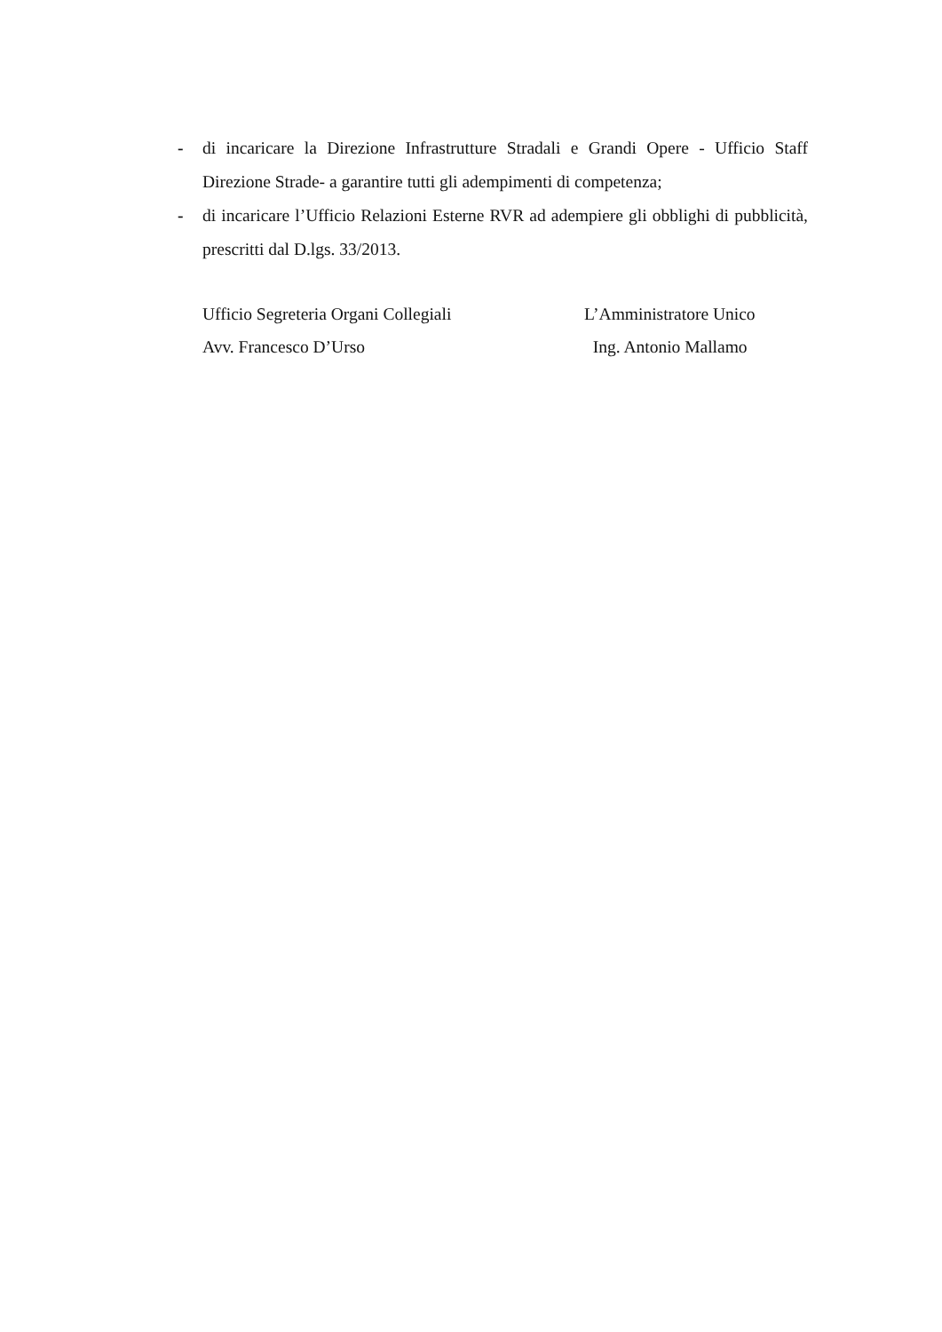- di incaricare la Direzione Infrastrutture Stradali e Grandi Opere - Ufficio Staff Direzione Strade- a garantire tutti gli adempimenti di competenza;
- di incaricare l’Ufficio Relazioni Esterne RVR ad adempiere gli obblighi di pubblicità, prescritti dal D.lgs. 33/2013.
Ufficio Segreteria Organi Collegiali L’Amministratore Unico
Avv. Francesco D’Urso Ing. Antonio Mallamo